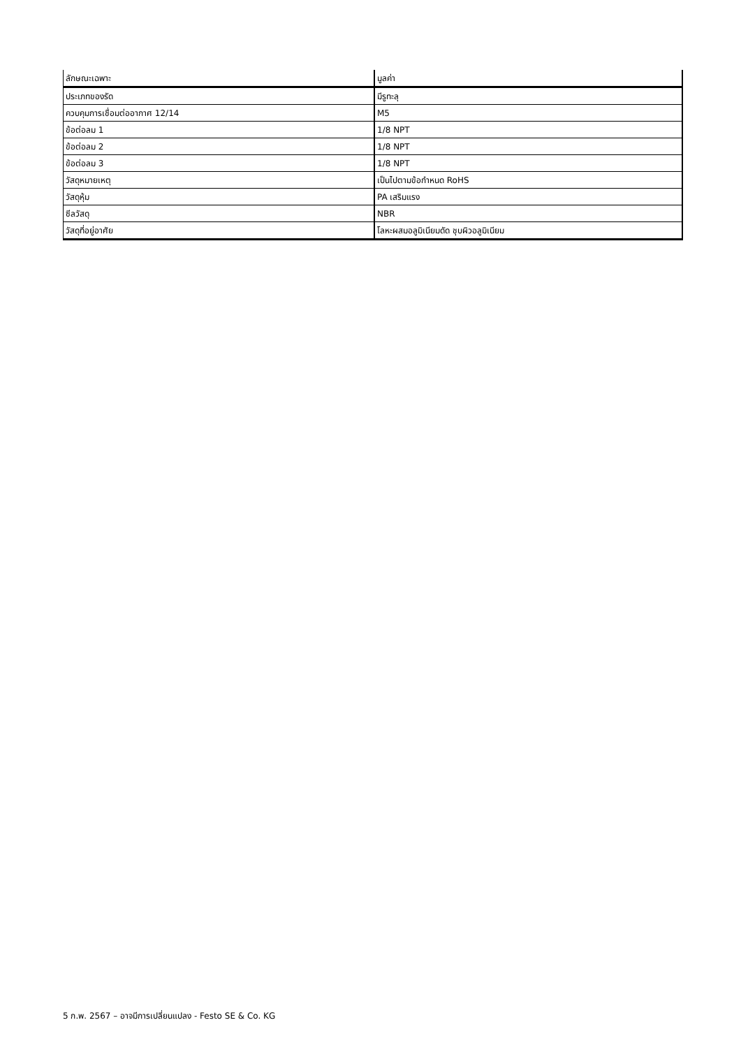| ลักษณะเฉพาะ | มูลค่า |
| --- | --- |
| ประเภทของรัด | มีรูทะลุ |
| ควบคุมการเชื่อมต่ออากาศ 12/14 | M5 |
| ข้อต่อลม 1 | 1/8 NPT |
| ข้อต่อลม 2 | 1/8 NPT |
| ข้อต่อลม 3 | 1/8 NPT |
| วัสดุหมายเหตุ | เป็นไปตามข้อกำหนด RoHS |
| วัสดุหุ้ม | PA เสริมแรง |
| ซีลวัสดุ | NBR |
| วัสดุที่อยู่อาศัย | โลหะผสมอลูมิเนียมดัด ชุบผิวอลูมิเนียม |
5 ก.พ. 2567 – อาจมีการเปลี่ยนแปลง - Festo SE & Co. KG